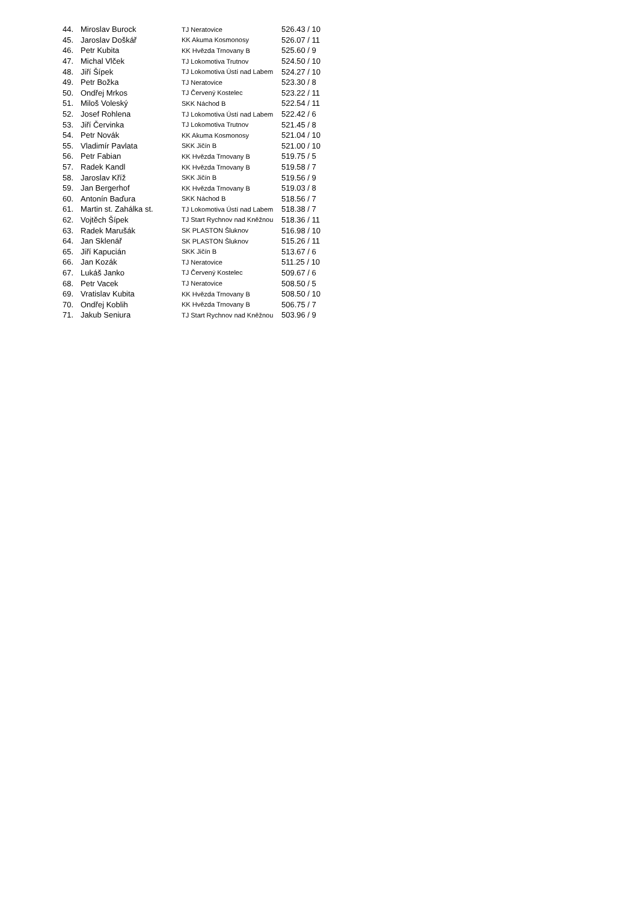| 44. | Miroslav Burock | TJ Neratovice | 526.43 / 10 |
| 45. | Jaroslav Doškář | KK Akuma Kosmonosy | 526.07 / 11 |
| 46. | Petr Kubita | KK Hvězda Trnovany B | 525.60 / 9 |
| 47. | Michal Vlček | TJ Lokomotiva Trutnov | 524.50 / 10 |
| 48. | Jiří Šípek | TJ Lokomotiva Ústí nad Labem | 524.27 / 10 |
| 49. | Petr Božka | TJ Neratovice | 523.30 / 8 |
| 50. | Ondřej Mrkos | TJ Červený Kostelec | 523.22 / 11 |
| 51. | Miloš Voleský | SKK Náchod B | 522.54 / 11 |
| 52. | Josef Rohlena | TJ Lokomotiva Ústí nad Labem | 522.42 / 6 |
| 53. | Jiří Červinka | TJ Lokomotiva Trutnov | 521.45 / 8 |
| 54. | Petr Novák | KK Akuma Kosmonosy | 521.04 / 10 |
| 55. | Vladimír Pavlata | SKK Jičín B | 521.00 / 10 |
| 56. | Petr Fabian | KK Hvězda Trnovany B | 519.75 / 5 |
| 57. | Radek Kandl | KK Hvězda Trnovany B | 519.58 / 7 |
| 58. | Jaroslav Kříž | SKK Jičín B | 519.56 / 9 |
| 59. | Jan Bergerhof | KK Hvězda Trnovany B | 519.03 / 8 |
| 60. | Antonín Baďura | SKK Náchod B | 518.56 / 7 |
| 61. | Martin st. Zahálka st. | TJ Lokomotiva Ústí nad Labem | 518.38 / 7 |
| 62. | Vojtěch Šípek | TJ Start Rychnov nad Kněžnou | 518.36 / 11 |
| 63. | Radek Marušák | SK PLASTON Šluknov | 516.98 / 10 |
| 64. | Jan Sklenář | SK PLASTON Šluknov | 515.26 / 11 |
| 65. | Jiří Kapucián | SKK Jičín B | 513.67 / 6 |
| 66. | Jan Kozák | TJ Neratovice | 511.25 / 10 |
| 67. | Lukáš Janko | TJ Červený Kostelec | 509.67 / 6 |
| 68. | Petr Vacek | TJ Neratovice | 508.50 / 5 |
| 69. | Vratislav Kubita | KK Hvězda Trnovany B | 508.50 / 10 |
| 70. | Ondřej Koblih | KK Hvězda Trnovany B | 506.75 / 7 |
| 71. | Jakub Seniura | TJ Start Rychnov nad Kněžnou | 503.96 / 9 |